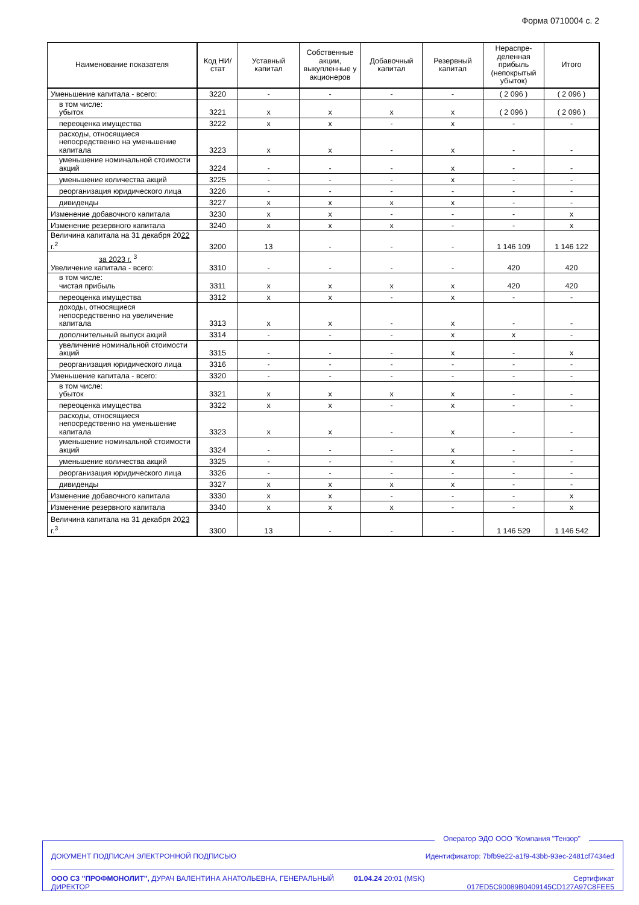Форма 0710004 с. 2
| Наименование показателя | Код НИ/ стат | Уставный капитал | Собственные акции, выкупленные у акционеров | Добавочный капитал | Резервный капитал | Нераспре-деленная прибыль (непокрытый убыток) | Итого |
| --- | --- | --- | --- | --- | --- | --- | --- |
| Уменьшение капитала - всего: | 3220 | - | - | - | - | ( 2 096 ) | ( 2 096 ) |
| в том числе: убыток | 3221 | x | x | x | x | ( 2 096 ) | ( 2 096 ) |
| переоценка имущества | 3222 | x | x | - | x | - | - |
| расходы, относящиеся непосредственно на уменьшение капитала | 3223 | x | x | - | x | - | - |
| уменьшение номинальной стоимости акций | 3224 | - | - | - | x | - | - |
| уменьшение количества акций | 3225 | - | - | - | x | - | - |
| реорганизация юридического лица | 3226 | - | - | - | - | - | - |
| дивиденды | 3227 | x | x | x | x | - | - |
| Изменение добавочного капитала | 3230 | x | x | - | - | - | x |
| Изменение резервного капитала | 3240 | x | x | x | - | - | x |
| Величина капитала на 31 декабря 20 22 г.<sup>2</sup> | 3200 | 13 | - | - | - | 1 146 109 | 1 146 122 |
| за 2023 г. <sup>3</sup> Увеличение капитала - всего: | 3310 | - | - | - | - | 420 | 420 |
| в том числе: чистая прибыль | 3311 | x | x | x | x | 420 | 420 |
| переоценка имущества | 3312 | x | x | - | x | - | - |
| доходы, относящиеся непосредственно на увеличение капитала | 3313 | x | x | - | x | - | - |
| дополнительный выпуск акций | 3314 | - | - | - | x | x | - |
| увеличение номинальной стоимости акций | 3315 | - | - | - | x | - | x |
| реорганизация юридического лица | 3316 | - | - | - | - | - | - |
| Уменьшение капитала - всего: | 3320 | - | - | - | - | - | - |
| в том числе: убыток | 3321 | x | x | x | x | - | - |
| переоценка имущества | 3322 | x | x | - | x | - | - |
| расходы, относящиеся непосредственно на уменьшение капитала | 3323 | x | x | - | x | - | - |
| уменьшение номинальной стоимости акций | 3324 | - | - | - | x | - | - |
| уменьшение количества акций | 3325 | - | - | - | x | - | - |
| реорганизация юридического лица | 3326 | - | - | - | - | - | - |
| дивиденды | 3327 | x | x | x | x | - | - |
| Изменение добавочного капитала | 3330 | x | x | - | - | - | x |
| Изменение резервного капитала | 3340 | x | x | x | - | - | x |
| Величина капитала на 31 декабря 20 23 г.<sup>3</sup> | 3300 | 13 | - | - | - | 1 146 529 | 1 146 542 |
Оператор ЭДО ООО "Компания "Тензор"
ДОКУМЕНТ ПОДПИСАН ЭЛЕКТРОННОЙ ПОДПИСЬЮ Идентификатор: 7bfb9e22-a1f9-43bb-93ec-2481cf7434ed
ООО СЗ "ПРОФМОНОЛИТ", ДУРАЧ ВАЛЕНТИНА АНАТОЛЬЕВНА, ГЕНЕРАЛЬНЫЙ ДИРЕКТОР 01.04.24 20:01 (MSK) Сертификат 017ED5C90089B0409145CD127A97C8FEE5